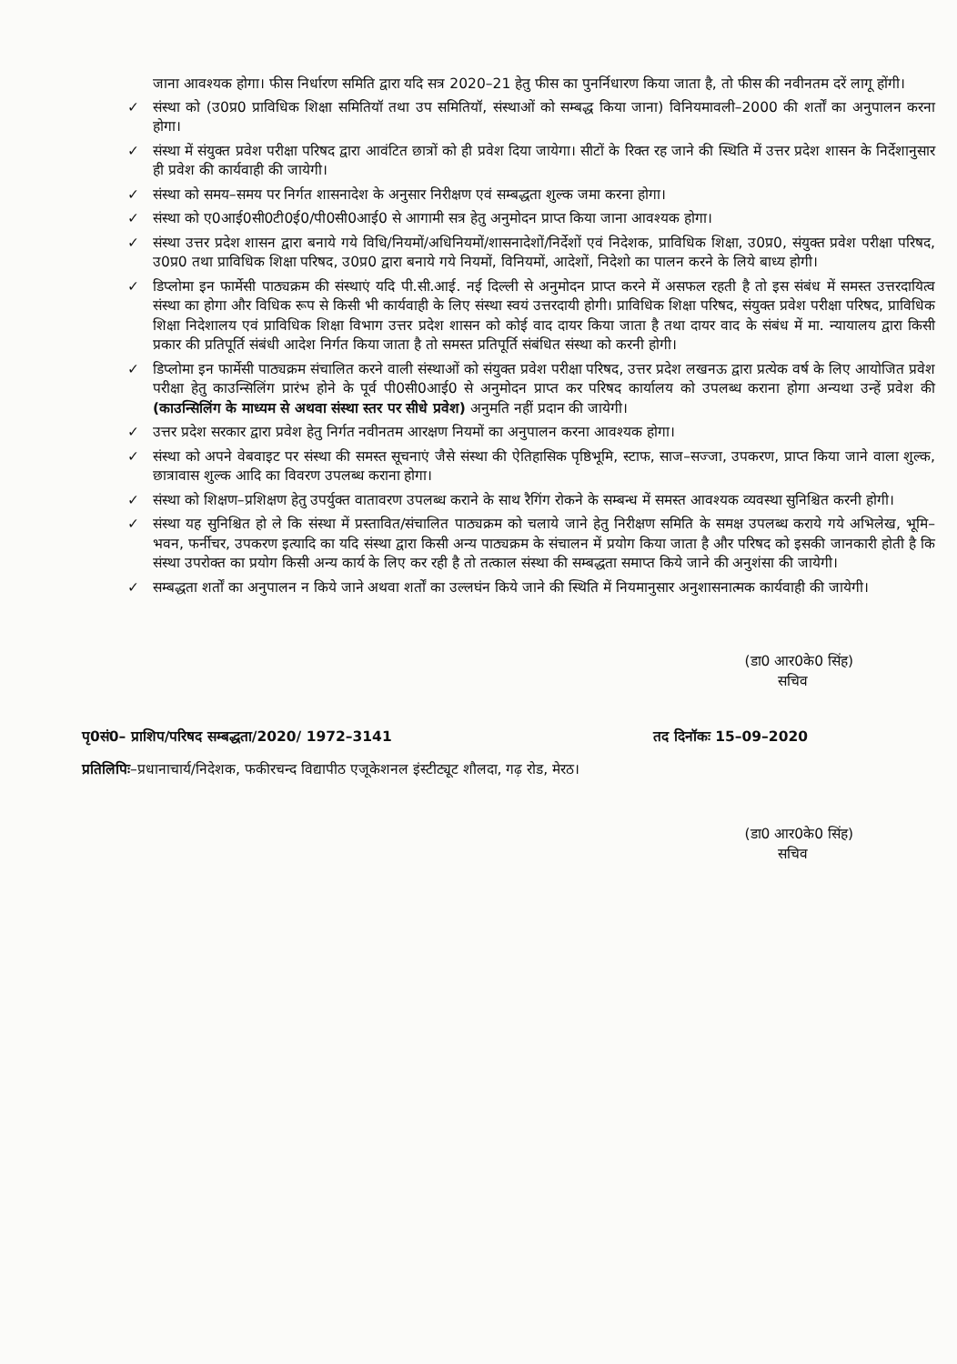जाना आवश्यक होगा। फीस निर्धारण समिति द्वारा यदि सत्र 2020–21 हेतु फीस का पुनर्निधारण किया जाता है, तो फीस की नवीनतम दरें लागू होंगी।
✓ संस्था को (उ0प्र0 प्राविधिक शिक्षा समितियॉ तथा उप समितियॉ, संस्थाओं को सम्बद्ध किया जाना) विनियमावली–2000 की शर्तों का अनुपालन करना होगा।
✓ संस्था में संयुक्त प्रवेश परीक्षा परिषद द्वारा आवंटित छात्रों को ही प्रवेश दिया जायेगा। सीटों के रिक्त रह जाने की स्थिति में उत्तर प्रदेश शासन के निर्देशानुसार ही प्रवेश की कार्यवाही की जायेगी।
✓ संस्था को समय–समय पर निर्गत शासनादेश के अनुसार निरीक्षण एवं सम्बद्धता शुल्क जमा करना होगा।
✓ संस्था को ए0आई0सी0टी0ई0/पी0सी0आई0 से आगामी सत्र हेतु अनुमोदन प्राप्त किया जाना आवश्यक होगा।
✓ संस्था उत्तर प्रदेश शासन द्वारा बनाये गये विधि/नियमों/अधिनियमों/शासनादेशों/निर्देशों एवं निदेशक, प्राविधिक शिक्षा, उ0प्र0, संयुक्त प्रवेश परीक्षा परिषद, उ0प्र0 तथा प्राविधिक शिक्षा परिषद, उ0प्र0 द्वारा बनाये गये नियमों, विनियमों, आदेशों, निदेशो का पालन करने के लिये बाध्य होगी।
✓ डिप्लोमा इन फार्मेसी पाठ्यक्रम की संस्थाएं यदि पी.सी.आई. नई दिल्ली से अनुमोदन प्राप्त करने में असफल रहती है तो इस संबंध में समस्त उत्तरदायित्व संस्था का होगा और विधिक रूप से किसी भी कार्यवाही के लिए संस्था स्वयं उत्तरदायी होगी। प्राविधिक शिक्षा परिषद, संयुक्त प्रवेश परीक्षा परिषद, प्राविधिक शिक्षा निदेशालय एवं प्राविधिक शिक्षा विभाग उत्तर प्रदेश शासन को कोई वाद दायर किया जाता है तथा दायर वाद के संबंध में मा. न्यायालय द्वारा किसी प्रकार की प्रतिपूर्ति संबंधी आदेश निर्गत किया जाता है तो समस्त प्रतिपूर्ति संबंधित संस्था को करनी होगी।
✓ डिप्लोमा इन फार्मेसी पाठ्यक्रम संचालित करने वाली संस्थाओं को संयुक्त प्रवेश परीक्षा परिषद, उत्तर प्रदेश लखनऊ द्वारा प्रत्येक वर्ष के लिए आयोजित प्रवेश परीक्षा हेतु काउन्सिलिंग प्रारंभ होने के पूर्व पी0सी0आई0 से अनुमोदन प्राप्त कर परिषद कार्यालय को उपलब्ध कराना होगा अन्यथा उन्हें प्रवेश की (काउन्सिलिंग के माध्यम से अथवा संस्था स्तर पर सीधे प्रवेश) अनुमति नहीं प्रदान की जायेगी।
✓ उत्तर प्रदेश सरकार द्वारा प्रवेश हेतु निर्गत नवीनतम आरक्षण नियमों का अनुपालन करना आवश्यक होगा।
✓ संस्था को अपने वेबवाइट पर संस्था की समस्त सूचनाएं जैसे संस्था की ऐतिहासिक पृष्ठिभूमि, स्टाफ, साज–सज्जा, उपकरण, प्राप्त किया जाने वाला शुल्क, छात्रावास शुल्क आदि का विवरण उपलब्ध कराना होगा।
✓ संस्था को शिक्षण–प्रशिक्षण हेतु उपर्युक्त वातावरण उपलब्ध कराने के साथ रैगिंग रोकने के सम्बन्ध में समस्त आवश्यक व्यवस्था सुनिश्चित करनी होगी।
✓ संस्था यह सुनिश्चित हो ले कि संस्था में प्रस्तावित/संचालित पाठ्यक्रम को चलाये जाने हेतु निरीक्षण समिति के समक्ष उपलब्ध कराये गये अभिलेख, भूमि–भवन, फर्नीचर, उपकरण इत्यादि का यदि संस्था द्वारा किसी अन्य पाठ्यक्रम के संचालन में प्रयोग किया जाता है और परिषद को इसकी जानकारी होती है कि संस्था उपरोक्त का प्रयोग किसी अन्य कार्य के लिए कर रही है तो तत्काल संस्था की सम्बद्धता समाप्त किये जाने की अनुशंसा की जायेगी।
✓ सम्बद्धता शर्तों का अनुपालन न किये जाने अथवा शर्तों का उल्लघंन किये जाने की स्थिति में नियमानुसार अनुशासनात्मक कार्यवाही की जायेगी।
(डा0 आर0के0 सिंह)
सचिव
पृ0सं0– प्राशिप/परिषद सम्बद्धता/2020/ 1972–3141 तद दिनॉकः 15–09–2020
प्रतिलिपिः–प्रधानाचार्य/निदेशक, फकीरचन्द विद्यापीठ एजूकेशनल इंस्टीट्यूट शौलदा, गढ़ रोड, मेरठ।
(डा0 आर0के0 सिंह)
सचिव